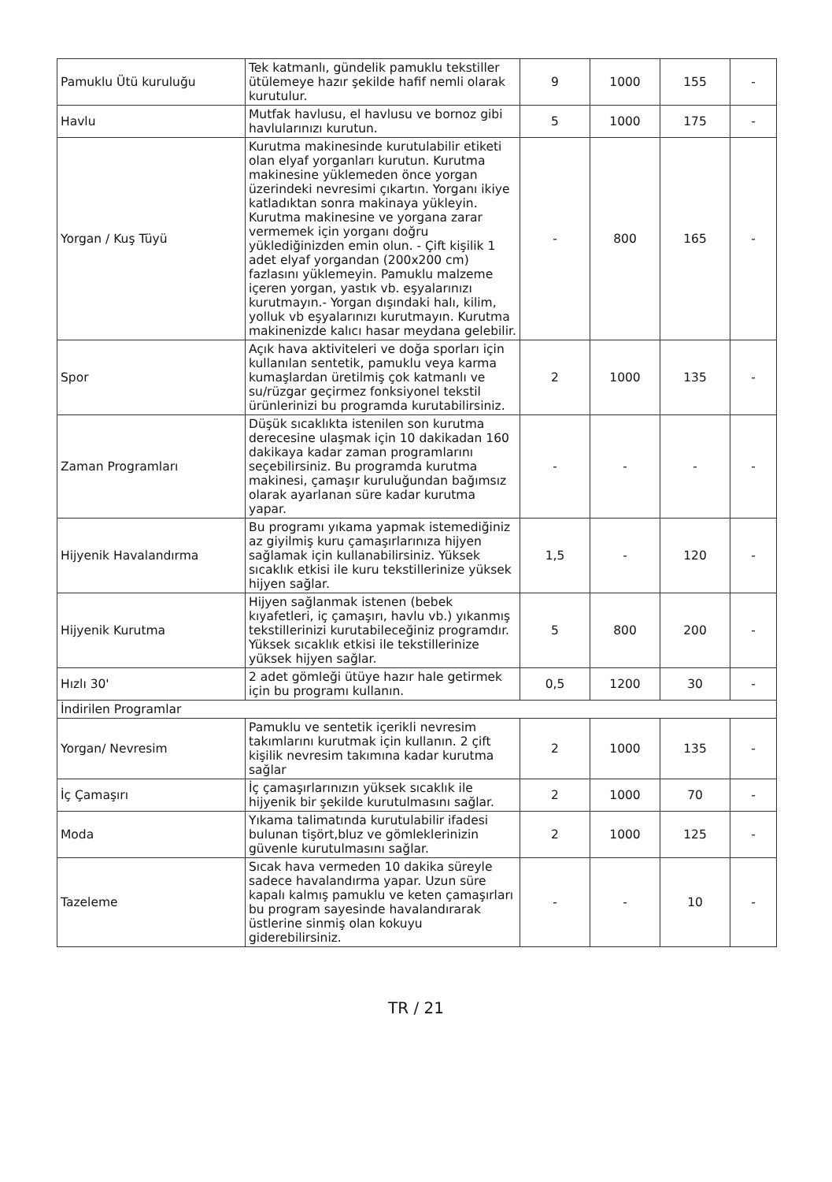| Pamuklu Ütü kuruluğu | Tek katmanlı, gündelik pamuklu tekstiller ütülemeye hazır şekilde hafif nemli olarak kurutulur. | 9 | 1000 | 155 | - |
| Havlu | Mutfak havlusu, el havlusu ve bornoz gibi havlularınızı kurutun. | 5 | 1000 | 175 | - |
| Yorgan / Kuş Tüyü | Kurutma makinesinde kurutulabilir etiketi olan elyaf yorganları kurutun. Kurutma makinesine yüklemeden önce yorgan üzerindeki nevresimi çıkartın. Yorganı ikiye katladıktan sonra makinaya yükleyin. Kurutma makinesine ve yorgana zarar vermemek için yorganı doğru yüklediğinizden emin olun. - Çift kişilik 1 adet elyaf yorgandan (200x200 cm) fazlasını yüklemeyin. Pamuklu malzeme içeren yorgan, yastık vb. eşyalarınızı kurutmayın.- Yorgan dışındaki halı, kilim, yolluk vb eşyalarınızı kurutmayın. Kurutma makinenizde kalıcı hasar meydana gelebilir. | - | 800 | 165 | - |
| Spor | Açık hava aktiviteleri ve doğa sporları için kullanılan sentetik, pamuklu veya karma kumaşlardan üretilmiş çok katmanlı ve su/rüzgar geçirmez fonksiyonel tekstil ürünlerinizi bu programda kurutabilirsiniz. | 2 | 1000 | 135 | - |
| Zaman Programları | Düşük sıcaklıkta istenilen son kurutma derecesine ulaşmak için 10 dakikadan 160 dakikaya kadar zaman programlarını seçebilirsiniz. Bu programda kurutma makinesi, çamaşır kuruluğundan bağımsız olarak ayarlanan süre kadar kurutma yapar. | - | - | - | - |
| Hijyenik Havalandırma | Bu programı yıkama yapmak istemediğiniz az giyilmiş kuru çamaşırlarınıza hijyen sağlamak için kullanabilirsiniz. Yüksek sıcaklık etkisi ile kuru tekstillerinize yüksek hijyen sağlar. | 1,5 | - | 120 | - |
| Hijyenik Kurutma | Hijyen sağlanmak istenen (bebek kıyafetleri, iç çamaşırı, havlu vb.) yıkanmış tekstillerinizi kurutabileceğiniz programdır. Yüksek sıcaklık etkisi ile tekstillerinize yüksek hijyen sağlar. | 5 | 800 | 200 | - |
| Hızlı 30' | 2 adet gömleği ütüye hazır hale getirmek için bu programı kullanın. | 0,5 | 1200 | 30 | - |
| İndirilen Programlar | | | | | |
| Yorgan/ Nevresim | Pamuklu ve sentetik içerikli nevresim takımlarını kurutmak için kullanın. 2 çift kişilik nevresim takımına kadar kurutma sağlar | 2 | 1000 | 135 | - |
| İç Çamaşırı | İç çamaşırlarınızın yüksek sıcaklık ile hijyenik bir şekilde kurutulmasını sağlar. | 2 | 1000 | 70 | - |
| Moda | Yıkama talimatında kurutulabilir ifadesi bulunan tişört,bluz ve gömleklerinizin güvenle kurutulmasını sağlar. | 2 | 1000 | 125 | - |
| Tazeleme | Sıcak hava vermeden 10 dakika süreyle sadece havalandırma yapar. Uzun süre kapalı kalmış pamuklu ve keten çamaşırları bu program sayesinde havalandırarak üstlerine sinmiş olan kokuyu giderebilirsiniz. | - | - | 10 | - |
TR / 21